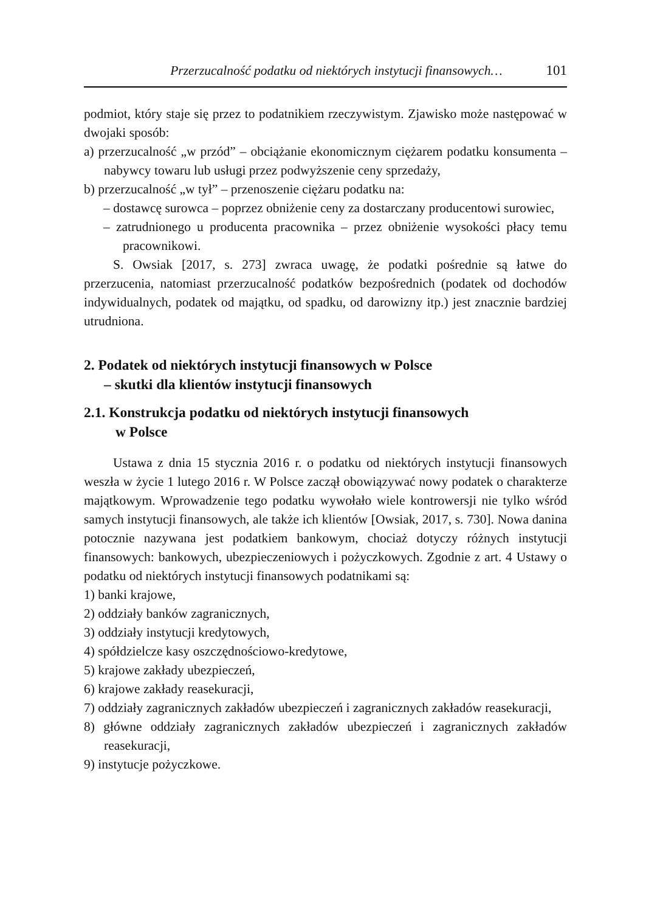Przerzucalność podatku od niektórych instytucji finansowych… 101
podmiot, który staje się przez to podatnikiem rzeczywistym. Zjawisko może następować w dwojaki sposób:
a) przerzucalność „w przód” – obciążanie ekonomicznym ciężarem podatku konsumenta – nabywcy towaru lub usługi przez podwyższenie ceny sprzedaży,
b) przerzucalność „w tył” – przenoszenie ciężaru podatku na:
– dostawcę surowca – poprzez obniżenie ceny za dostarczany producentowi surowiec,
– zatrudnionego u producenta pracownika – przez obniżenie wysokości płacy temu pracownikowi.
S. Owsiak [2017, s. 273] zwraca uwagę, że podatki pośrednie są łatwe do przerzucenia, natomiast przerzucalność podatków bezpośrednich (podatek od dochodów indywidualnych, podatek od majątku, od spadku, od darowizny itp.) jest znacznie bardziej utrudniona.
2. Podatek od niektórych instytucji finansowych w Polsce
– skutki dla klientów instytucji finansowych
2.1. Konstrukcja podatku od niektórych instytucji finansowych
w Polsce
Ustawa z dnia 15 stycznia 2016 r. o podatku od niektórych instytucji finansowych weszła w życie 1 lutego 2016 r. W Polsce zaczął obowiązywać nowy podatek o charakterze majątkowym. Wprowadzenie tego podatku wywołało wiele kontrowersji nie tylko wśród samych instytucji finansowych, ale także ich klientów [Owsiak, 2017, s. 730]. Nowa danina potocznie nazywana jest podatkiem bankowym, chociaż dotyczy różnych instytucji finansowych: bankowych, ubezpieczeniowych i pożyczkowych. Zgodnie z art. 4 Ustawy o podatku od niektórych instytucji finansowych podatnikami są:
1) banki krajowe,
2) oddziały banków zagranicznych,
3) oddziały instytucji kredytowych,
4) spółdzielcze kasy oszczędnościowo-kredytowe,
5) krajowe zakłady ubezpieczeń,
6) krajowe zakłady reasekuracji,
7) oddziały zagranicznych zakładów ubezpieczeń i zagranicznych zakładów reasekuracji,
8) główne oddziały zagranicznych zakładów ubezpieczeń i zagranicznych zakładów reasekuracji,
9) instytucje pożyczkowe.